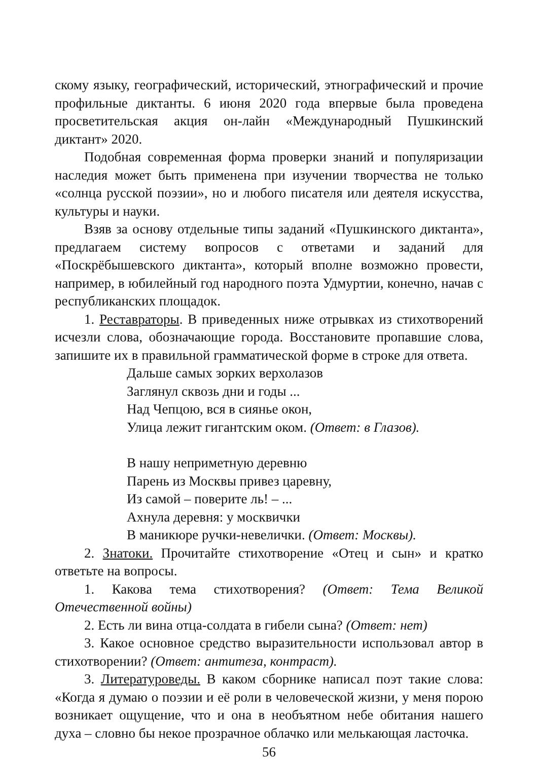скому языку, географический, исторический, этнографический и прочие профильные диктанты. 6 июня 2020 года впервые была проведена просветительская акция он-лайн «Международный Пушкинский диктант» 2020.
Подобная современная форма проверки знаний и популяризации наследия может быть применена при изучении творчества не только «солнца русской поэзии», но и любого писателя или деятеля искусства, культуры и науки.
Взяв за основу отдельные типы заданий «Пушкинского диктанта», предлагаем систему вопросов с ответами и заданий для «Поскрёбышевского диктанта», который вполне возможно провести, например, в юбилейный год народного поэта Удмуртии, конечно, начав с республиканских площадок.
1. Реставраторы. В приведенных ниже отрывках из стихотворений исчезли слова, обозначающие города. Восстановите пропавшие слова, запишите их в правильной грамматической форме в строке для ответа.
Дальше самых зорких верхолазов
Заглянул сквозь дни и годы ...
Над Чепцою, вся в сиянье окон,
Улица лежит гигантским оком. (Ответ: в Глазов).
В нашу неприметную деревню
Парень из Москвы привез царевну,
Из самой – поверите ль! – ...
Ахнула деревня: у москвички
В маникюре ручки-невелички. (Ответ: Москвы).
2. Знатоки. Прочитайте стихотворение «Отец и сын» и кратко ответьте на вопросы.
1. Какова тема стихотворения? (Ответ: Тема Великой Отечественной войны)
2. Есть ли вина отца-солдата в гибели сына? (Ответ: нет)
3. Какое основное средство выразительности использовал автор в стихотворении? (Ответ: антитеза, контраст).
3. Литературоведы. В каком сборнике написал поэт такие слова: «Когда я думаю о поэзии и её роли в человеческой жизни, у меня порою возникает ощущение, что и она в необъятном небе обитания нашего духа – словно бы некое прозрачное облачко или мелькающая ласточка.
56